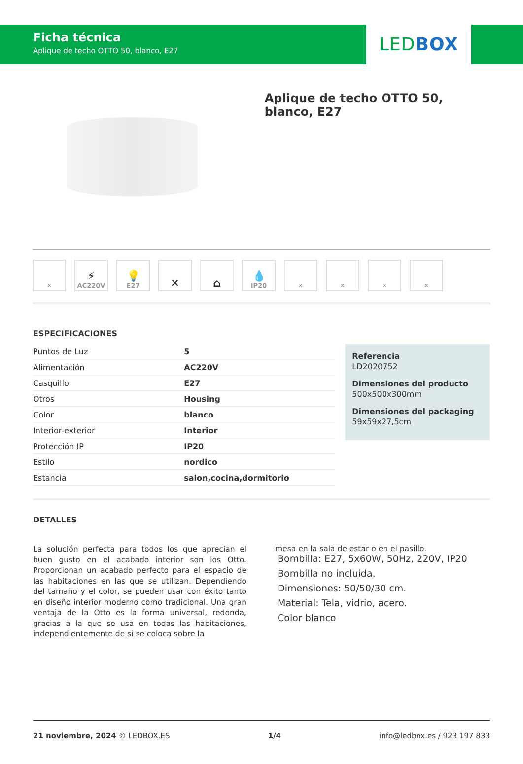Ficha técnica
Aplique de techo OTTO 50, blanco, E27
LEDBOX
Aplique de techo OTTO 50, blanco, E27
✕
⚡
AC220V
💡
E27
✕ ⌂ 💧
IP20
✕ ✕ ✕ ✕
ESPECIFICACIONES
| Puntos de Luz | 5 |
| Alimentación | AC220V |
| Casquillo | E27 |
| Otros | Housing |
| Color | blanco |
| Interior-exterior | Interior |
| Protección IP | IP20 |
| Estilo | nordico |
| Estancia | salon,cocina,dormitorio |
Referencia
LD2020752
Dimensiones del producto
500x500x300mm
Dimensiones del packaging
59x59x27,5cm
DETALLES
La solución perfecta para todos los que aprecian el buen gusto en el acabado interior son los Otto. Proporcionan un acabado perfecto para el espacio de las habitaciones en las que se utilizan. Dependiendo del tamaño y el color, se pueden usar con éxito tanto en diseño interior moderno como tradicional. Una gran ventaja de la Otto es la forma universal, redonda, gracias a la que se usa en todas las habitaciones, independientemente de si se coloca sobre la
mesa en la sala de estar o en el pasillo.
Bombilla: E27, 5x60W, 50Hz, 220V, IP20
Bombilla no incluida.
Dimensiones: 50/50/30 cm.
Material: Tela, vidrio, acero.
Color blanco
21 noviembre, 2024 © LEDBOX.ES 1/4 info@ledbox.es / 923 197 833